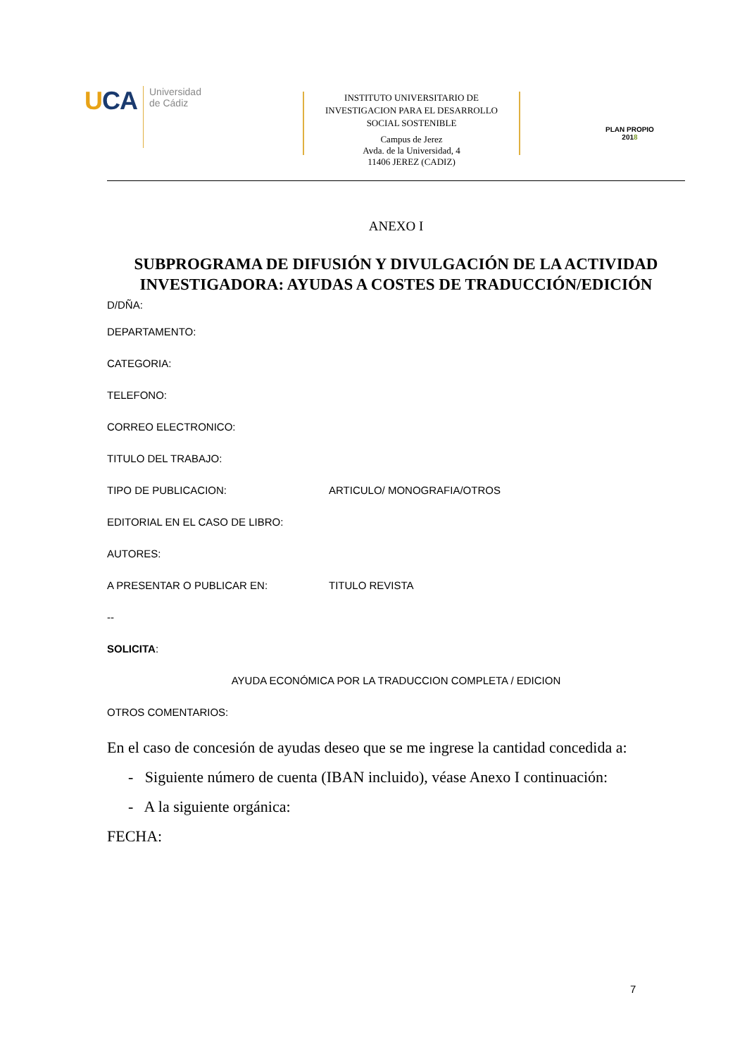UCA
Universidad
de Cádiz
INSTITUTO UNIVERSITARIO DE
INVESTIGACION PARA EL DESARROLLO
SOCIAL SOSTENIBLE
Campus de Jerez
Avda. de la Universidad, 4
11406 JEREZ (CADIZ)
PLAN PROPIO
2018
ANEXO I
SUBPROGRAMA DE DIFUSIÓN Y DIVULGACIÓN DE LA ACTIVIDAD INVESTIGADORA: AYUDAS A COSTES DE TRADUCCIÓN/EDICIÓN
D/DÑA:
DEPARTAMENTO:
CATEGORIA:
TELEFONO:
CORREO ELECTRONICO:
TITULO DEL TRABAJO:
TIPO DE PUBLICACION: ARTICULO/ MONOGRAFIA/OTROS
EDITORIAL EN EL CASO DE LIBRO:
AUTORES:
A PRESENTAR O PUBLICAR EN: TITULO REVISTA
--
SOLICITA:
AYUDA ECONÓMICA POR LA TRADUCCION COMPLETA / EDICION
OTROS COMENTARIOS:
En el caso de concesión de ayudas deseo que se me ingrese la cantidad concedida a:
- Siguiente número de cuenta (IBAN incluido), véase Anexo I continuación:
- A la siguiente orgánica:
FECHA:
7